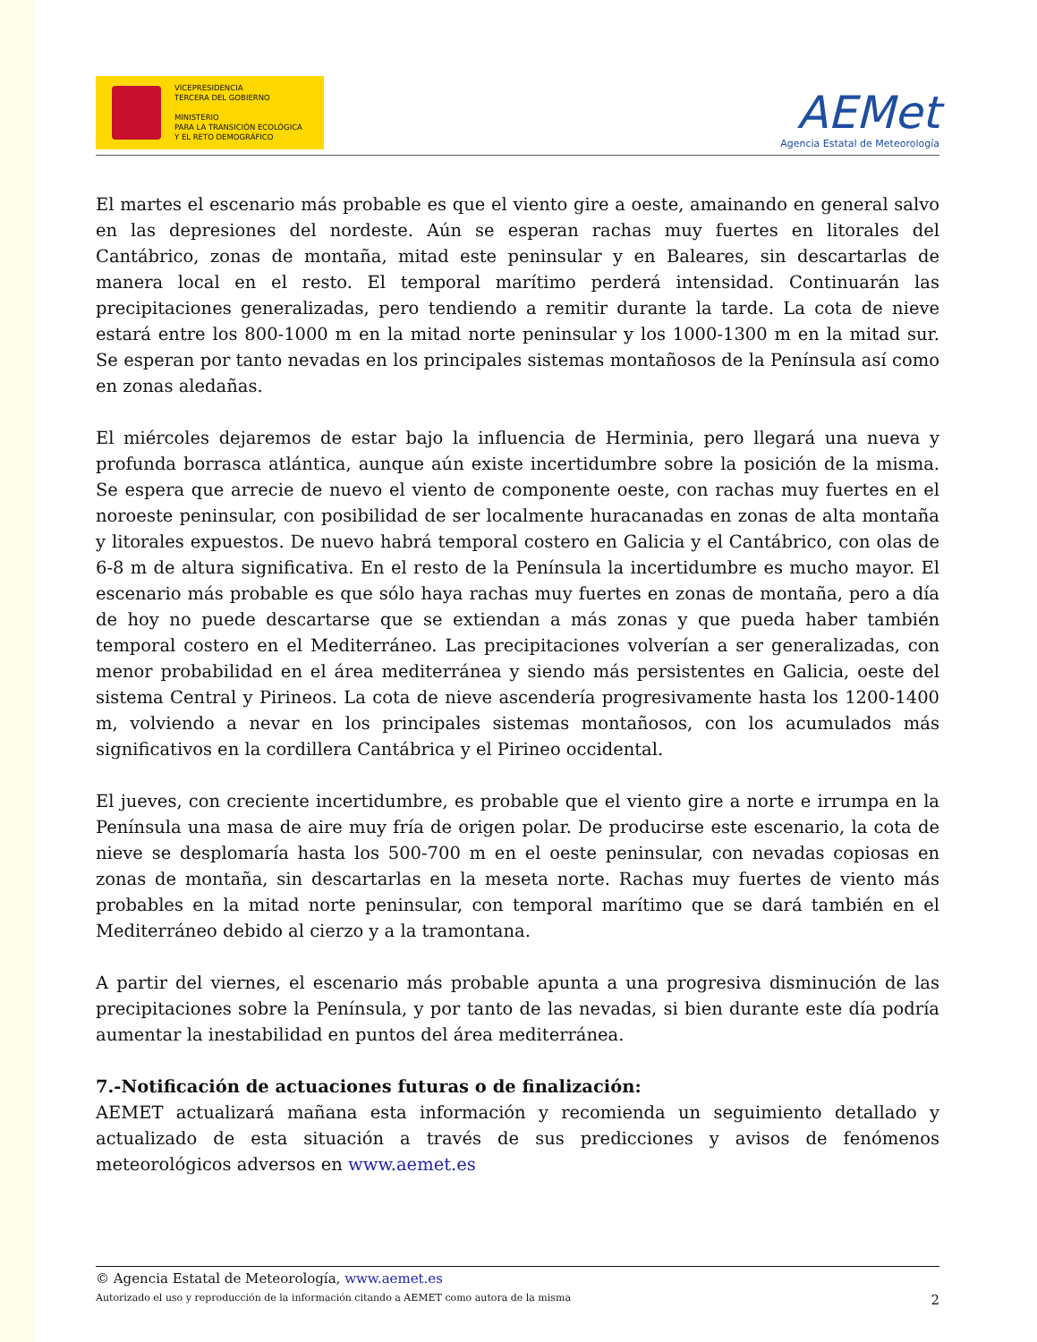VICEPRESIDENCIA
TERCERA DEL GOBIERNO
MINISTERIO
PARA LA TRANSICIÓN ECOLÓGICA
Y EL RETO DEMOGRÁFICO
AEMet
Agencia Estatal de Meteorología
El martes el escenario más probable es que el viento gire a oeste, amainando en general salvo en las depresiones del nordeste. Aún se esperan rachas muy fuertes en litorales del Cantábrico, zonas de montaña, mitad este peninsular y en Baleares, sin descartarlas de manera local en el resto. El temporal marítimo perderá intensidad. Continuarán las precipitaciones generalizadas, pero tendiendo a remitir durante la tarde. La cota de nieve estará entre los 800-1000 m en la mitad norte peninsular y los 1000-1300 m en la mitad sur. Se esperan por tanto nevadas en los principales sistemas montañosos de la Península así como en zonas aledañas.
El miércoles dejaremos de estar bajo la influencia de Herminia, pero llegará una nueva y profunda borrasca atlántica, aunque aún existe incertidumbre sobre la posición de la misma. Se espera que arrecie de nuevo el viento de componente oeste, con rachas muy fuertes en el noroeste peninsular, con posibilidad de ser localmente huracanadas en zonas de alta montaña y litorales expuestos. De nuevo habrá temporal costero en Galicia y el Cantábrico, con olas de 6-8 m de altura significativa. En el resto de la Península la incertidumbre es mucho mayor. El escenario más probable es que sólo haya rachas muy fuertes en zonas de montaña, pero a día de hoy no puede descartarse que se extiendan a más zonas y que pueda haber también temporal costero en el Mediterráneo. Las precipitaciones volverían a ser generalizadas, con menor probabilidad en el área mediterránea y siendo más persistentes en Galicia, oeste del sistema Central y Pirineos. La cota de nieve ascendería progresivamente hasta los 1200-1400 m, volviendo a nevar en los principales sistemas montañosos, con los acumulados más significativos en la cordillera Cantábrica y el Pirineo occidental.
El jueves, con creciente incertidumbre, es probable que el viento gire a norte e irrumpa en la Península una masa de aire muy fría de origen polar. De producirse este escenario, la cota de nieve se desplomaría hasta los 500-700 m en el oeste peninsular, con nevadas copiosas en zonas de montaña, sin descartarlas en la meseta norte. Rachas muy fuertes de viento más probables en la mitad norte peninsular, con temporal marítimo que se dará también en el Mediterráneo debido al cierzo y a la tramontana.
A partir del viernes, el escenario más probable apunta a una progresiva disminución de las precipitaciones sobre la Península, y por tanto de las nevadas, si bien durante este día podría aumentar la inestabilidad en puntos del área mediterránea.
7.-Notificación de actuaciones futuras o de finalización:
AEMET actualizará mañana esta información y recomienda un seguimiento detallado y actualizado de esta situación a través de sus predicciones y avisos de fenómenos meteorológicos adversos en www.aemet.es
© Agencia Estatal de Meteorología, www.aemet.es
Autorizado el uso y reproducción de la información citando a AEMET como autora de la misma 2